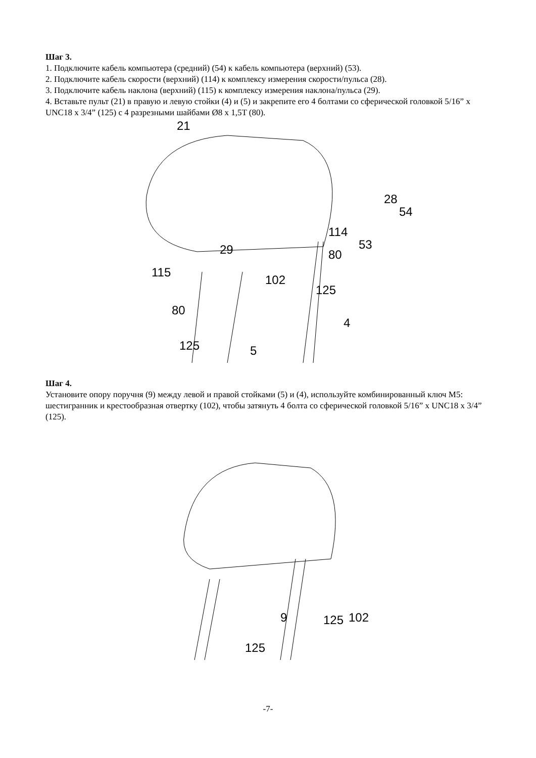Шаг 3.
1. Подключите кабель компьютера (средний) (54) к кабель компьютера (верхний) (53).
2. Подключите кабель скорости (верхний) (114) к комплексу измерения скорости/пульса (28).
3. Подключите кабель наклона (верхний) (115) к комплексу измерения наклона/пульса (29).
4. Вставьте пульт (21) в правую и левую стойки (4) и (5) и закрепите его 4 болтами со сферической головкой 5/16” x UNC18 x 3/4” (125) с 4 разрезными шайбами Ø8 x 1,5T (80).
21
114
53
54
28
29
115
102
80
125
80
125
4
5
Шаг 4.
Установите опору поручня (9) между левой и правой стойками (5) и (4), используйте комбинированный ключ M5: шестигранник и крестообразная отвертку (102), чтобы затянуть 4 болта со сферической головкой 5/16” x UNC18 x 3/4” (125).
9 125 102
125
-7-